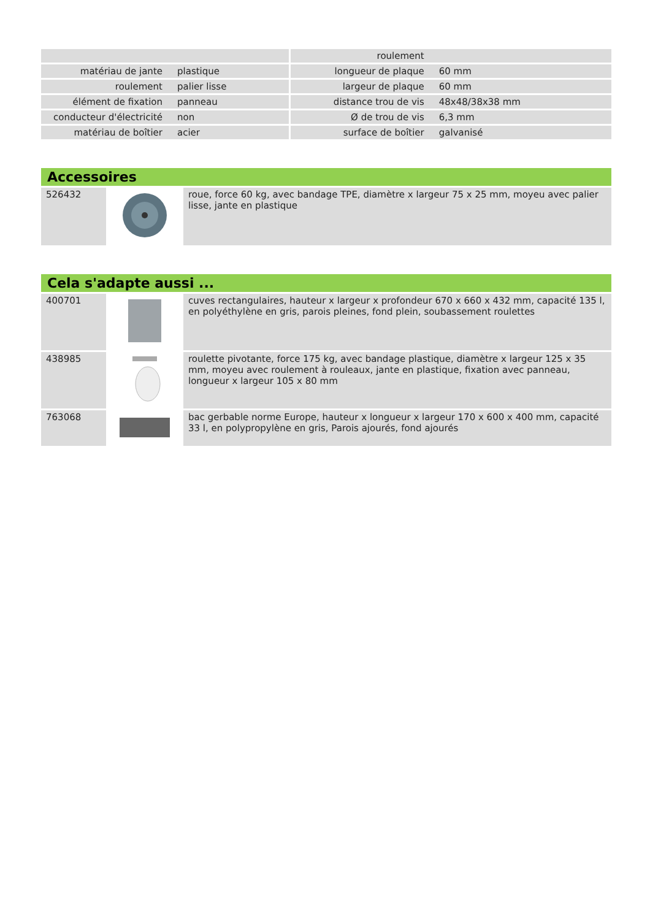| | | roulement | |
| matériau de jante | plastique | longueur de plaque | 60 mm |
| roulement | palier lisse | largeur de plaque | 60 mm |
| élément de fixation | panneau | distance trou de vis | 48x48/38x38 mm |
| conducteur d'électricité | non | Ø de trou de vis | 6,3 mm |
| matériau de boîtier | acier | surface de boîtier | galvanisé |
Accessoires
| 526432 | | roue, force 60 kg, avec bandage TPE, diamètre x largeur 75 x 25 mm, moyeu avec palier lisse, jante en plastique |
Cela s'adapte aussi ...
| 400701 | | cuves rectangulaires, hauteur x largeur x profondeur 670 x 660 x 432 mm, capacité 135 l, en polyéthylène en gris, parois pleines, fond plein, soubassement roulettes |
| 438985 | | roulette pivotante, force 175 kg, avec bandage plastique, diamètre x largeur 125 x 35 mm, moyeu avec roulement à rouleaux, jante en plastique, fixation avec panneau, longueur x largeur 105 x 80 mm |
| 763068 | | bac gerbable norme Europe, hauteur x longueur x largeur 170 x 600 x 400 mm, capacité 33 l, en polypropylène en gris, Parois ajourés, fond ajourés |